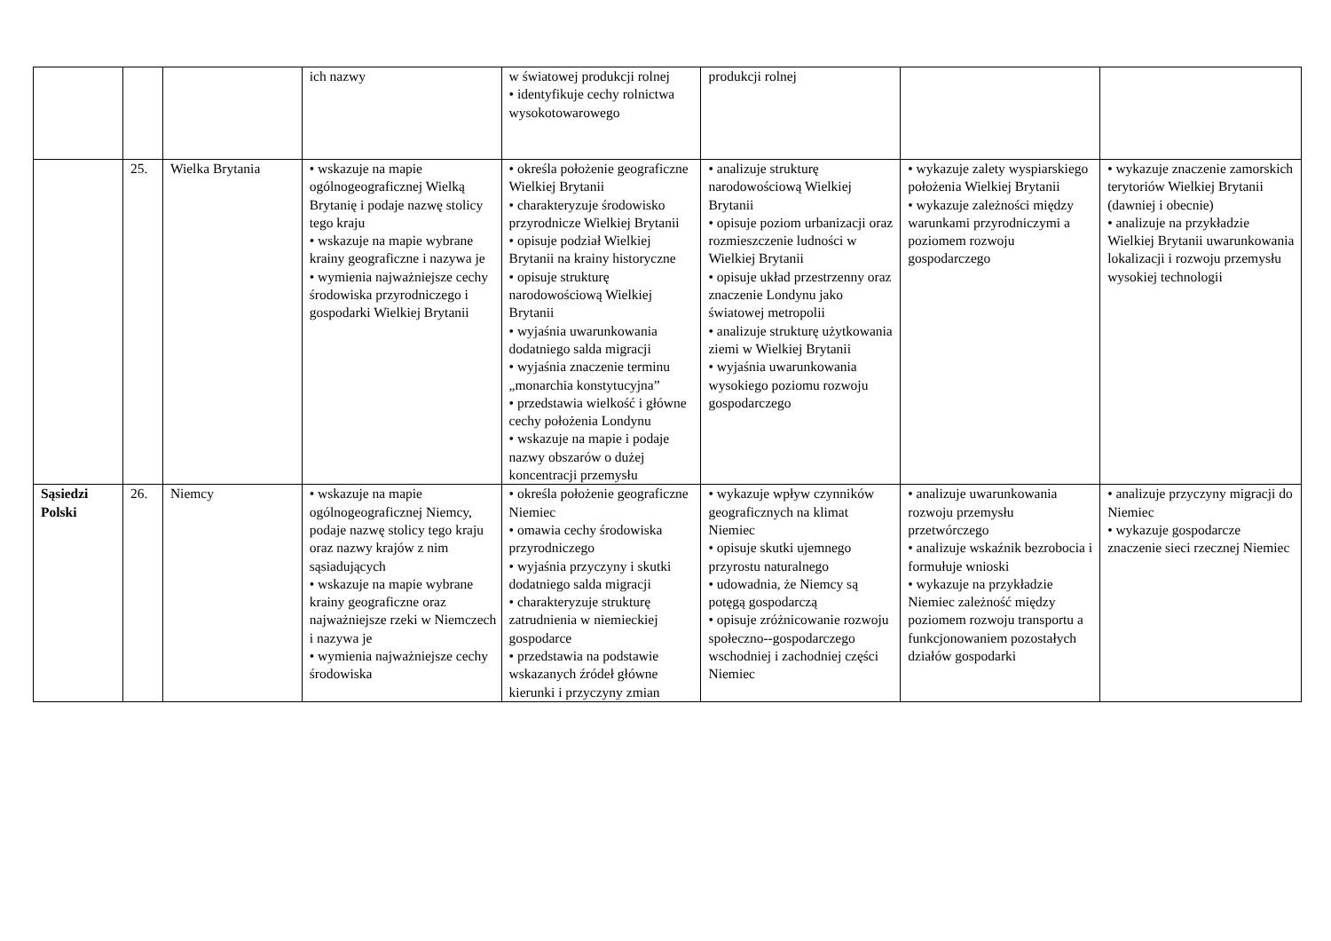| | | | ich nazwy | w światowej produkcji rolnej • identyfikuje cechy rolnictwa wysokotowarowego | produkcji rolnej | | |
| | 25. | Wielka Brytania | • wskazuje na mapie ogólnogeograficznej Wielką Brytanię i podaje nazwę stolicy tego kraju • wskazuje na mapie wybrane krainy geograficzne i nazywa je • wymienia najważniejsze cechy środowiska przyrodniczego i gospodarki Wielkiej Brytanii | • określa położenie geograficzne Wielkiej Brytanii • charakteryzuje środowisko przyrodnicze Wielkiej Brytanii • opisuje podział Wielkiej Brytanii na krainy historyczne • opisuje strukturę narodowościową Wielkiej Brytanii • wyjaśnia uwarunkowania dodatniego salda migracji • wyjaśnia znaczenie terminu „monarchia konstytucyjna” • przedstawia wielkość i główne cechy położenia Londynu • wskazuje na mapie i podaje nazwy obszarów o dużej koncentracji przemysłu | • analizuje strukturę narodowościową Wielkiej Brytanii • opisuje poziom urbanizacji oraz rozmieszczenie ludności w Wielkiej Brytanii • opisuje układ przestrzenny oraz znaczenie Londynu jako światowej metropolii • analizuje strukturę użytkowania ziemi w Wielkiej Brytanii • wyjaśnia uwarunkowania wysokiego poziomu rozwoju gospodarczego | • wykazuje zalety wyspiarskiego położenia Wielkiej Brytanii • wykazuje zależności między warunkami przyrodniczymi a poziomem rozwoju gospodarczego | • wykazuje znaczenie zamorskich terytoriów Wielkiej Brytanii (dawniej i obecnie) • analizuje na przykładzie Wielkiej Brytanii uwarunkowania lokalizacji i rozwoju przemysłu wysokiej technologii |
| Sąsiedzi Polski | 26. | Niemcy | • wskazuje na mapie ogólnogeograficznej Niemcy, podaje nazwę stolicy tego kraju oraz nazwy krajów z nim sąsiadujących • wskazuje na mapie wybrane krainy geograficzne oraz najważniejsze rzeki w Niemczech i nazywa je • wymienia najważniejsze cechy środowiska | • określa położenie geograficzne Niemiec • omawia cechy środowiska przyrodniczego • wyjaśnia przyczyny i skutki dodatniego salda migracji • charakteryzuje strukturę zatrudnienia w niemieckiej gospodarce • przedstawia na podstawie wskazanych źródeł główne kierunki i przyczyny zmian | • wykazuje wpływ czynników geograficznych na klimat Niemiec • opisuje skutki ujemnego przyrostu naturalnego • udowadnia, że Niemcy są potęgą gospodarczą • opisuje zróżnicowanie rozwoju społeczno--gospodarczego wschodniej i zachodniej części Niemiec | • analizuje uwarunkowania rozwoju przemysłu przetwórczego • analizuje wskaźnik bezrobocia i formułuje wnioski • wykazuje na przykładzie Niemiec zależność między poziomem rozwoju transportu a funkcjonowaniem pozostałych działów gospodarki | • analizuje przyczyny migracji do Niemiec • wykazuje gospodarcze znaczenie sieci rzecznej Niemiec |